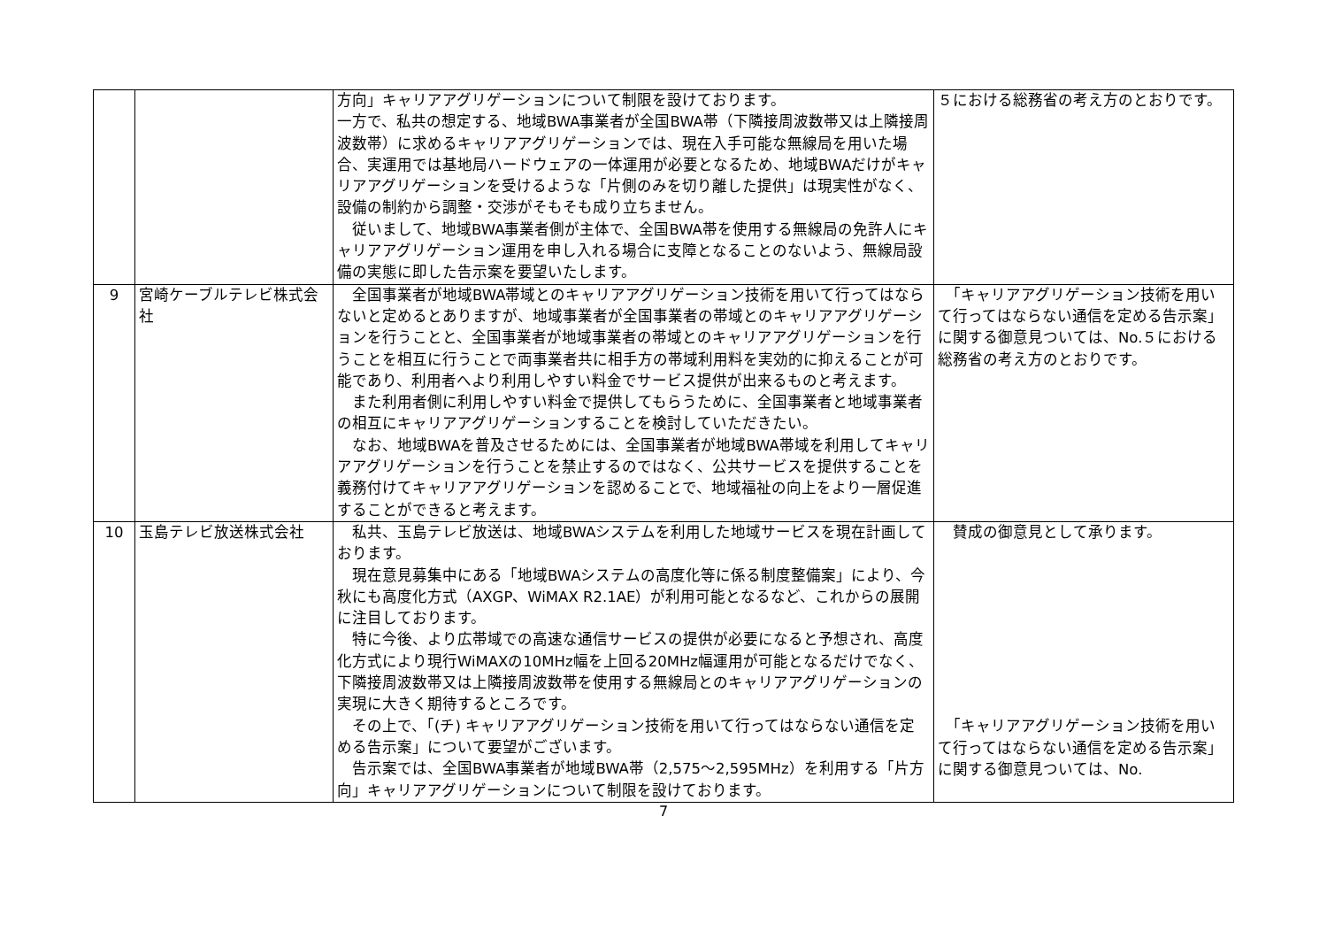| | | 方向」キャリアアグリゲーションについて制限を設けております。 一方で、私共の想定する、地域BWA事業者が全国BWA帯（下隣接周波数帯又は上隣接周波数帯）に求めるキャリアアグリゲーションでは、現在入手可能な無線局を用いた場合、実運用では基地局ハードウェアの一体運用が必要となるため、地域BWAだけがキャリアアグリゲーションを受けるような「片側のみを切り離した提供」は現実性がなく、設備の制約から調整・交渉がそもそも成り立ちません。 従いまして、地域BWA事業者側が主体で、全国BWA帯を使用する無線局の免許人にキャリアアグリゲーション運用を申し入れる場合に支障となることのないよう、無線局設備の実態に即した告示案を要望いたします。 | ５における総務省の考え方のとおりです。 |
| 9 | 宮崎ケーブルテレビ株式会社 | 全国事業者が地域BWA帯域とのキャリアアグリゲーション技術を用いて行ってはならないと定めるとありますが、地域事業者が全国事業者の帯域とのキャリアアグリゲーションを行うことと、全国事業者が地域事業者の帯域とのキャリアアグリゲーションを行うことを相互に行うことで両事業者共に相手方の帯域利用料を実効的に抑えることが可能であり、利用者へより利用しやすい料金でサービス提供が出来るものと考えます。 また利用者側に利用しやすい料金で提供してもらうために、全国事業者と地域事業者の相互にキャリアアグリゲーションすることを検討していただきたい。 なお、地域BWAを普及させるためには、全国事業者が地域BWA帯域を利用してキャリアアグリゲーションを行うことを禁止するのではなく、公共サービスを提供することを義務付けてキャリアアグリゲーションを認めることで、地域福祉の向上をより一層促進することができると考えます。 | 「キャリアアグリゲーション技術を用いて行ってはならない通信を定める告示案」に関する御意見ついては、No.５における総務省の考え方のとおりです。 |
| 10 | 玉島テレビ放送株式会社 | 私共、玉島テレビ放送は、地域BWAシステムを利用した地域サービスを現在計画しております。 現在意見募集中にある「地域BWAシステムの高度化等に係る制度整備案」により、今秋にも高度化方式（AXGP、WiMAX R2.1AE）が利用可能となるなど、これからの展開に注目しております。 特に今後、より広帯域での高速な通信サービスの提供が必要になると予想され、高度化方式により現行WiMAXの10MHz幅を上回る20MHz幅運用が可能となるだけでなく、下隣接周波数帯又は上隣接周波数帯を使用する無線局とのキャリアアグリゲーションの実現に大きく期待するところです。 その上で、「(チ) キャリアアグリゲーション技術を用いて行ってはならない通信を定める告示案」について要望がございます。 告示案では、全国BWA事業者が地域BWA帯（2,575～2,595MHz）を利用する「片方向」キャリアアグリゲーションについて制限を設けております。 | 賛成の御意見として承ります。 「キャリアアグリゲーション技術を用いて行ってはならない通信を定める告示案」に関する御意見ついては、No. |
7